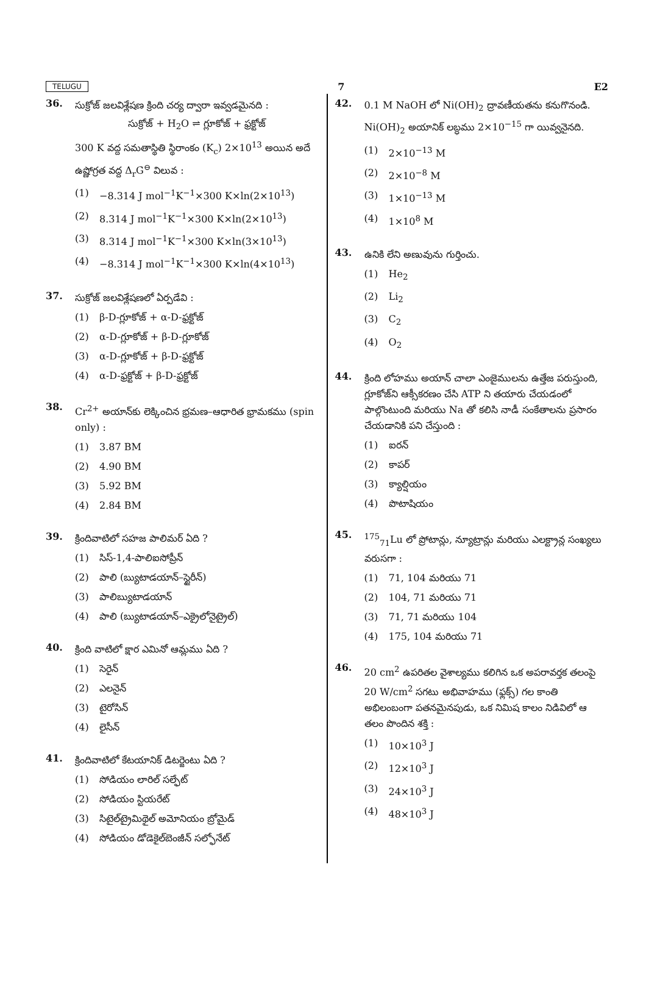TELUGU 7 E2
36.
సుక్రోజ్ జలవిశ్లేషణ క్రింది చర్య ద్వారా ఇవ్వడమైనది :
సుక్రోజ్ + H<sub>2</sub>O ⇌ గ్లూకోజ్ + ఫ్రక్టోజ్
300 K వద్ద సమతాస్థితి స్థిరాంకం (K<sub>c</sub>) 2×10<sup>13</sup> అయిన అదే ఉష్ణోగ్రత వద్ద Δ<sub>r</sub>G<sup>⊖</sup> విలువ :
(1) −8.314 J mol<sup>−1</sup>K<sup>−1</sup>×300 K×ln(2×10<sup>13</sup>)
(2) 8.314 J mol<sup>−1</sup>K<sup>−1</sup>×300 K×ln(2×10<sup>13</sup>)
(3) 8.314 J mol<sup>−1</sup>K<sup>−1</sup>×300 K×ln(3×10<sup>13</sup>)
(4) −8.314 J mol<sup>−1</sup>K<sup>−1</sup>×300 K×ln(4×10<sup>13</sup>)
37.
సుక్రోజ్ జలవిశ్లేషణలో ఏర్పడేవి :
(1) β-D-గ్లూకోజ్ + α-D-ఫ్రక్టోజ్
(2) α-D-గ్లూకోజ్ + β-D-గ్లూకోజ్
(3) α-D-గ్లూకోజ్ + β-D-ఫ్రక్టోజ్
(4) α-D-ఫ్రక్టోజ్ + β-D-ఫ్రక్టోజ్
38.
Cr<sup>2+</sup> అయాన్‌కు లెక్కించిన భ్రమణ–ఆధారిత భ్రామకము (spin only) :
(1) 3.87 BM
(2) 4.90 BM
(3) 5.92 BM
(4) 2.84 BM
39.
క్రిందివాటిలో సహజ పాలిమర్ ఏది ?
(1) సిస్-1,4-పాలిఐసోప్రీన్
(2) పాలి (బ్యుటాడయాన్–స్టైరీన్)
(3) పాలిబ్యుటాడయాన్
(4) పాలి (బ్యుటాడయాన్–ఎక్రైలోనైట్రైల్)
40.
క్రింది వాటిలో క్షార ఎమినో ఆమ్లము ఏది ?
(1) సెరైన్
(2) ఎలనైన్
(3) టైరోసిన్
(4) లైసీన్
41.
క్రిందివాటిలో కేటయానిక్ డిటర్జెంటు ఏది ?
(1) సోడియం లారిల్ సల్ఫేట్
(2) సోడియం స్టియరేట్
(3) సిటైల్‌ట్రైమిథైల్ అమోనియం బ్రోమైడ్
(4) సోడియం డోడెకైల్‌బెంజీన్ సల్ఫోనేట్
42.
0.1 M NaOH లో Ni(OH)<sub>2</sub> ద్రావణీయతను కనుగొనండి. Ni(OH)<sub>2</sub> అయానిక్ లబ్ధము 2×10<sup>−15</sup> గా యివ్వనైనది.
(1) 2×10<sup>−13</sup> M
(2) 2×10<sup>−8</sup> M
(3) 1×10<sup>−13</sup> M
(4) 1×10<sup>8</sup> M
43.
ఉనికి లేని అణువును గుర్తించు.
(1) He<sub>2</sub>
(2) Li<sub>2</sub>
(3) C<sub>2</sub>
(4) O<sub>2</sub>
44.
క్రింది లోహము అయాన్ చాలా ఎంజైములను ఉత్తేజ పరుస్తుంది, గ్లూకోజ్‌ని ఆక్సీకరణం చేసి ATP ని తయారు చేయడంలో పాల్గొంటుంది మరియు Na తో కలిసి నాడీ సంకేతాలను ప్రసారం చేయడానికి పని చేస్తుంది :
(1) ఐరన్
(2) కాపర్
(3) క్యాల్షియం
(4) పొటాషియం
45.
<sup>175</sup> <sub>71</sub>Lu లో ప్రోటాన్లు, న్యూట్రాన్లు మరియు ఎలక్ట్రాన్ల సంఖ్యలు వరుసగా :
(1) 71, 104 మరియు 71
(2) 104, 71 మరియు 71
(3) 71, 71 మరియు 104
(4) 175, 104 మరియు 71
46.
20 cm<sup>2</sup> ఉపరితల వైశాల్యము కలిగిన ఒక అపరావర్తక తలంపై 20 W/cm<sup>2</sup> సగటు అభివాహము (ఫ్లక్స్) గల కాంతి అభిలంబంగా పతనమైనపుడు, ఒక నిమిష కాలం నిడివిలో ఆ తలం పొందిన శక్తి :
(1) 10×10<sup>3</sup> J
(2) 12×10<sup>3</sup> J
(3) 24×10<sup>3</sup> J
(4) 48×10<sup>3</sup> J